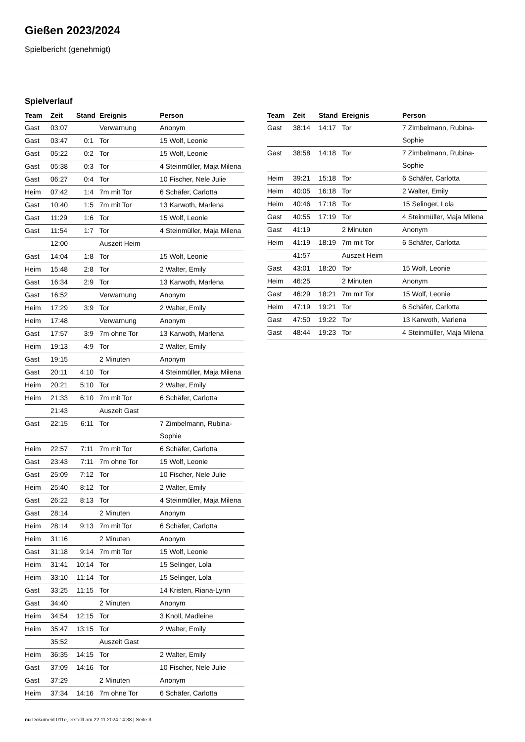Gießen 2023/2024
Spielbericht (genehmigt)
Spielverlauf
| Team | Zeit | Stand | Ereignis | Person |
| --- | --- | --- | --- | --- |
| Gast | 03:07 | | Verwarnung | Anonym |
| Gast | 03:47 | 0:1 | Tor | 15 Wolf, Leonie |
| Gast | 05:22 | 0:2 | Tor | 15 Wolf, Leonie |
| Gast | 05:38 | 0:3 | Tor | 4 Steinmüller, Maja Milena |
| Gast | 06:27 | 0:4 | Tor | 10 Fischer, Nele Julie |
| Heim | 07:42 | 1:4 | 7m mit Tor | 6 Schäfer, Carlotta |
| Gast | 10:40 | 1:5 | 7m mit Tor | 13 Karwoth, Marlena |
| Gast | 11:29 | 1:6 | Tor | 15 Wolf, Leonie |
| Gast | 11:54 | 1:7 | Tor | 4 Steinmüller, Maja Milena |
| | 12:00 | | Auszeit Heim | |
| Gast | 14:04 | 1:8 | Tor | 15 Wolf, Leonie |
| Heim | 15:48 | 2:8 | Tor | 2 Walter, Emily |
| Gast | 16:34 | 2:9 | Tor | 13 Karwoth, Marlena |
| Gast | 16:52 | | Verwarnung | Anonym |
| Heim | 17:29 | 3:9 | Tor | 2 Walter, Emily |
| Heim | 17:48 | | Verwarnung | Anonym |
| Gast | 17:57 | 3:9 | 7m ohne Tor | 13 Karwoth, Marlena |
| Heim | 19:13 | 4:9 | Tor | 2 Walter, Emily |
| Gast | 19:15 | | 2 Minuten | Anonym |
| Gast | 20:11 | 4:10 | Tor | 4 Steinmüller, Maja Milena |
| Heim | 20:21 | 5:10 | Tor | 2 Walter, Emily |
| Heim | 21:33 | 6:10 | 7m mit Tor | 6 Schäfer, Carlotta |
| | 21:43 | | Auszeit Gast | |
| Gast | 22:15 | 6:11 | Tor | 7 Zimbelmann, Rubina- Sophie |
| Heim | 22:57 | 7:11 | 7m mit Tor | 6 Schäfer, Carlotta |
| Gast | 23:43 | 7:11 | 7m ohne Tor | 15 Wolf, Leonie |
| Gast | 25:09 | 7:12 | Tor | 10 Fischer, Nele Julie |
| Heim | 25:40 | 8:12 | Tor | 2 Walter, Emily |
| Gast | 26:22 | 8:13 | Tor | 4 Steinmüller, Maja Milena |
| Gast | 28:14 | | 2 Minuten | Anonym |
| Heim | 28:14 | 9:13 | 7m mit Tor | 6 Schäfer, Carlotta |
| Heim | 31:16 | | 2 Minuten | Anonym |
| Gast | 31:18 | 9:14 | 7m mit Tor | 15 Wolf, Leonie |
| Heim | 31:41 | 10:14 | Tor | 15 Selinger, Lola |
| Heim | 33:10 | 11:14 | Tor | 15 Selinger, Lola |
| Gast | 33:25 | 11:15 | Tor | 14 Kristen, Riana-Lynn |
| Gast | 34:40 | | 2 Minuten | Anonym |
| Heim | 34:54 | 12:15 | Tor | 3 Knoll, Madleine |
| Heim | 35:47 | 13:15 | Tor | 2 Walter, Emily |
| | 35:52 | | Auszeit Gast | |
| Heim | 36:35 | 14:15 | Tor | 2 Walter, Emily |
| Gast | 37:09 | 14:16 | Tor | 10 Fischer, Nele Julie |
| Gast | 37:29 | | 2 Minuten | Anonym |
| Heim | 37:34 | 14:16 | 7m ohne Tor | 6 Schäfer, Carlotta |
| Team | Zeit | Stand | Ereignis | Person |
| --- | --- | --- | --- | --- |
| Gast | 38:14 | 14:17 | Tor | 7 Zimbelmann, Rubina- Sophie |
| Gast | 38:58 | 14:18 | Tor | 7 Zimbelmann, Rubina- Sophie |
| Heim | 39:21 | 15:18 | Tor | 6 Schäfer, Carlotta |
| Heim | 40:05 | 16:18 | Tor | 2 Walter, Emily |
| Heim | 40:46 | 17:18 | Tor | 15 Selinger, Lola |
| Gast | 40:55 | 17:19 | Tor | 4 Steinmüller, Maja Milena |
| Gast | 41:19 | | 2 Minuten | Anonym |
| Heim | 41:19 | 18:19 | 7m mit Tor | 6 Schäfer, Carlotta |
| | 41:57 | | Auszeit Heim | |
| Gast | 43:01 | 18:20 | Tor | 15 Wolf, Leonie |
| Heim | 46:25 | | 2 Minuten | Anonym |
| Gast | 46:29 | 18:21 | 7m mit Tor | 15 Wolf, Leonie |
| Heim | 47:19 | 19:21 | Tor | 6 Schäfer, Carlotta |
| Gast | 47:50 | 19:22 | Tor | 13 Karwoth, Marlena |
| Gast | 48:44 | 19:23 | Tor | 4 Steinmüller, Maja Milena |
nu.Dokument 011e, erstellt am 22.11.2024 14:38 | Seite 3